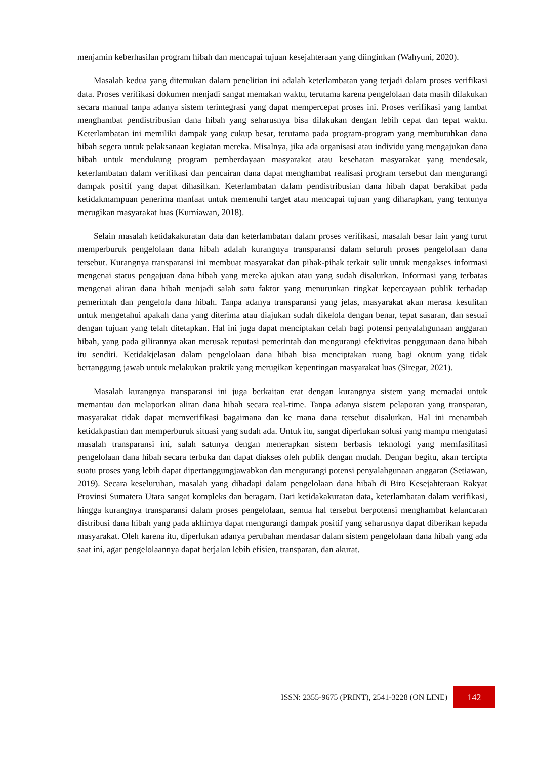menjamin keberhasilan program hibah dan mencapai tujuan kesejahteraan yang diinginkan (Wahyuni, 2020).
Masalah kedua yang ditemukan dalam penelitian ini adalah keterlambatan yang terjadi dalam proses verifikasi data. Proses verifikasi dokumen menjadi sangat memakan waktu, terutama karena pengelolaan data masih dilakukan secara manual tanpa adanya sistem terintegrasi yang dapat mempercepat proses ini. Proses verifikasi yang lambat menghambat pendistribusian dana hibah yang seharusnya bisa dilakukan dengan lebih cepat dan tepat waktu. Keterlambatan ini memiliki dampak yang cukup besar, terutama pada program-program yang membutuhkan dana hibah segera untuk pelaksanaan kegiatan mereka. Misalnya, jika ada organisasi atau individu yang mengajukan dana hibah untuk mendukung program pemberdayaan masyarakat atau kesehatan masyarakat yang mendesak, keterlambatan dalam verifikasi dan pencairan dana dapat menghambat realisasi program tersebut dan mengurangi dampak positif yang dapat dihasilkan. Keterlambatan dalam pendistribusian dana hibah dapat berakibat pada ketidakmampuan penerima manfaat untuk memenuhi target atau mencapai tujuan yang diharapkan, yang tentunya merugikan masyarakat luas (Kurniawan, 2018).
Selain masalah ketidakakuratan data dan keterlambatan dalam proses verifikasi, masalah besar lain yang turut memperburuk pengelolaan dana hibah adalah kurangnya transparansi dalam seluruh proses pengelolaan dana tersebut. Kurangnya transparansi ini membuat masyarakat dan pihak-pihak terkait sulit untuk mengakses informasi mengenai status pengajuan dana hibah yang mereka ajukan atau yang sudah disalurkan. Informasi yang terbatas mengenai aliran dana hibah menjadi salah satu faktor yang menurunkan tingkat kepercayaan publik terhadap pemerintah dan pengelola dana hibah. Tanpa adanya transparansi yang jelas, masyarakat akan merasa kesulitan untuk mengetahui apakah dana yang diterima atau diajukan sudah dikelola dengan benar, tepat sasaran, dan sesuai dengan tujuan yang telah ditetapkan. Hal ini juga dapat menciptakan celah bagi potensi penyalahgunaan anggaran hibah, yang pada gilirannya akan merusak reputasi pemerintah dan mengurangi efektivitas penggunaan dana hibah itu sendiri. Ketidakjelasan dalam pengelolaan dana hibah bisa menciptakan ruang bagi oknum yang tidak bertanggung jawab untuk melakukan praktik yang merugikan kepentingan masyarakat luas (Siregar, 2021).
Masalah kurangnya transparansi ini juga berkaitan erat dengan kurangnya sistem yang memadai untuk memantau dan melaporkan aliran dana hibah secara real-time. Tanpa adanya sistem pelaporan yang transparan, masyarakat tidak dapat memverifikasi bagaimana dan ke mana dana tersebut disalurkan. Hal ini menambah ketidakpastian dan memperburuk situasi yang sudah ada. Untuk itu, sangat diperlukan solusi yang mampu mengatasi masalah transparansi ini, salah satunya dengan menerapkan sistem berbasis teknologi yang memfasilitasi pengelolaan dana hibah secara terbuka dan dapat diakses oleh publik dengan mudah. Dengan begitu, akan tercipta suatu proses yang lebih dapat dipertanggungjawabkan dan mengurangi potensi penyalahgunaan anggaran (Setiawan, 2019). Secara keseluruhan, masalah yang dihadapi dalam pengelolaan dana hibah di Biro Kesejahteraan Rakyat Provinsi Sumatera Utara sangat kompleks dan beragam. Dari ketidakakuratan data, keterlambatan dalam verifikasi, hingga kurangnya transparansi dalam proses pengelolaan, semua hal tersebut berpotensi menghambat kelancaran distribusi dana hibah yang pada akhirnya dapat mengurangi dampak positif yang seharusnya dapat diberikan kepada masyarakat. Oleh karena itu, diperlukan adanya perubahan mendasar dalam sistem pengelolaan dana hibah yang ada saat ini, agar pengelolaannya dapat berjalan lebih efisien, transparan, dan akurat.
ISSN: 2355-9675 (PRINT), 2541-3228 (ON LINE) 142